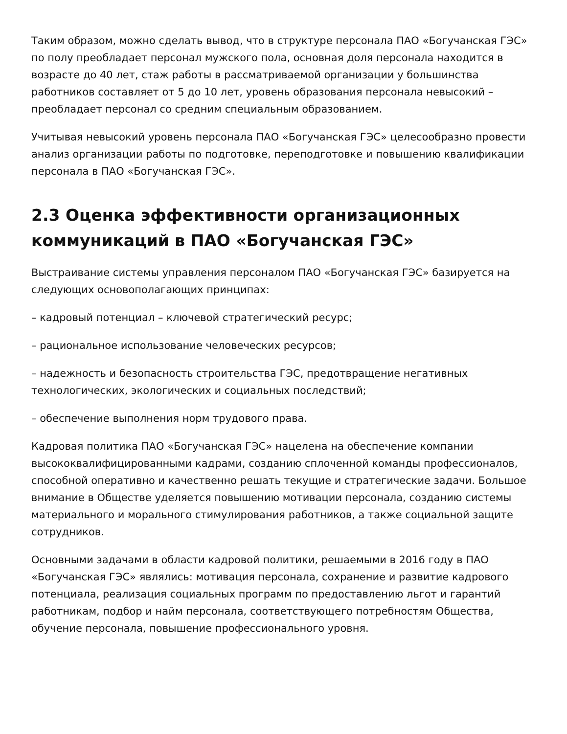Таким образом, можно сделать вывод, что в структуре персонала ПАО «Богучанская ГЭС» по полу преобладает персонал мужского пола, основная доля персонала находится в возрасте до 40 лет, стаж работы в рассматриваемой организации у большинства работников составляет от 5 до 10 лет, уровень образования персонала невысокий – преобладает персонал со средним специальным образованием.
Учитывая невысокий уровень персонала ПАО «Богучанская ГЭС» целесообразно провести анализ организации работы по подготовке, переподготовке и повышению квалификации персонала в ПАО «Богучанская ГЭС».
2.3 Оценка эффективности организационных коммуникаций в ПАО «Богучанская ГЭС»
Выстраивание системы управления персоналом ПАО «Богучанская ГЭС» базируется на следующих основополагающих принципах:
– кадровый потенциал – ключевой стратегический ресурс;
– рациональное использование человеческих ресурсов;
– надежность и безопасность строительства ГЭС, предотвращение негативных технологических, экологических и социальных последствий;
– обеспечение выполнения норм трудового права.
Кадровая политика ПАО «Богучанская ГЭС» нацелена на обеспечение компании высококвалифицированными кадрами, созданию сплоченной команды профессионалов, способной оперативно и качественно решать текущие и стратегические задачи. Большое внимание в Обществе уделяется повышению мотивации персонала, созданию системы материального и морального стимулирования работников, а также социальной защите сотрудников.
Основными задачами в области кадровой политики, решаемыми в 2016 году в ПАО «Богучанская ГЭС» являлись: мотивация персонала, сохранение и развитие кадрового потенциала, реализация социальных программ по предоставлению льгот и гарантий работникам, подбор и найм персонала, соответствующего потребностям Общества, обучение персонала, повышение профессионального уровня.